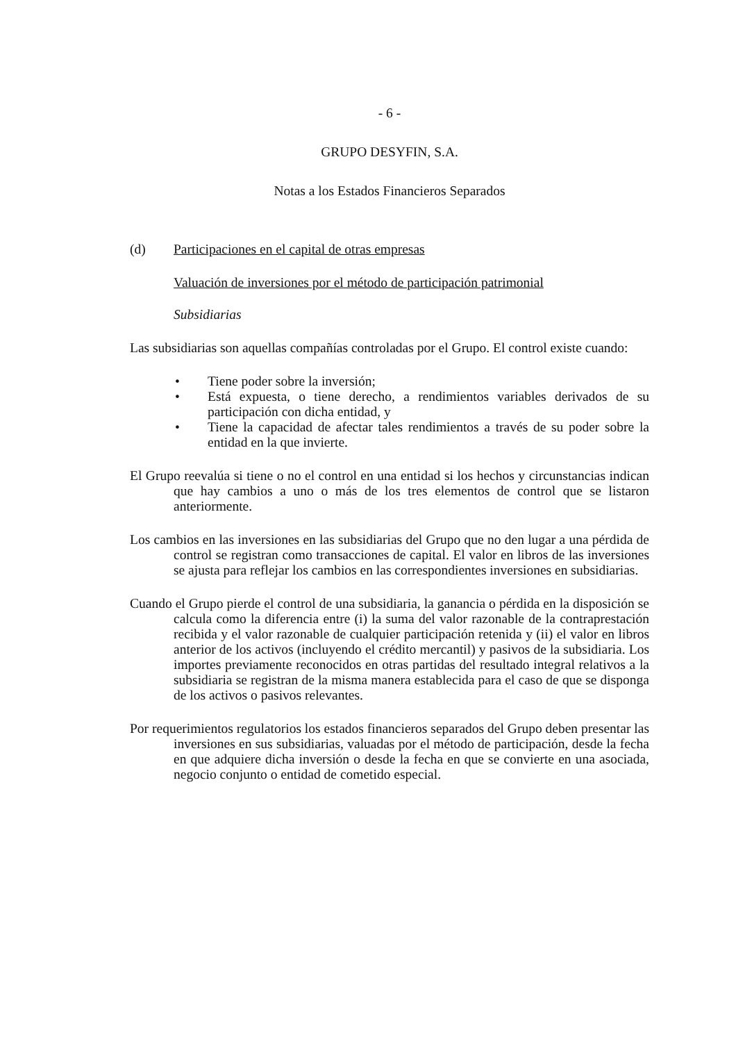- 6 -
GRUPO DESYFIN, S.A.
Notas a los Estados Financieros Separados
(d) Participaciones en el capital de otras empresas
Valuación de inversiones por el método de participación patrimonial
Subsidiarias
Las subsidiarias son aquellas compañías controladas por el Grupo. El control existe cuando:
• Tiene poder sobre la inversión;
• Está expuesta, o tiene derecho, a rendimientos variables derivados de su participación con dicha entidad, y
• Tiene la capacidad de afectar tales rendimientos a través de su poder sobre la entidad en la que invierte.
El Grupo reevalúa si tiene o no el control en una entidad si los hechos y circunstancias indican que hay cambios a uno o más de los tres elementos de control que se listaron anteriormente.
Los cambios en las inversiones en las subsidiarias del Grupo que no den lugar a una pérdida de control se registran como transacciones de capital. El valor en libros de las inversiones se ajusta para reflejar los cambios en las correspondientes inversiones en subsidiarias.
Cuando el Grupo pierde el control de una subsidiaria, la ganancia o pérdida en la disposición se calcula como la diferencia entre (i) la suma del valor razonable de la contraprestación recibida y el valor razonable de cualquier participación retenida y (ii) el valor en libros anterior de los activos (incluyendo el crédito mercantil) y pasivos de la subsidiaria. Los importes previamente reconocidos en otras partidas del resultado integral relativos a la subsidiaria se registran de la misma manera establecida para el caso de que se disponga de los activos o pasivos relevantes.
Por requerimientos regulatorios los estados financieros separados del Grupo deben presentar las inversiones en sus subsidiarias, valuadas por el método de participación, desde la fecha en que adquiere dicha inversión o desde la fecha en que se convierte en una asociada, negocio conjunto o entidad de cometido especial.